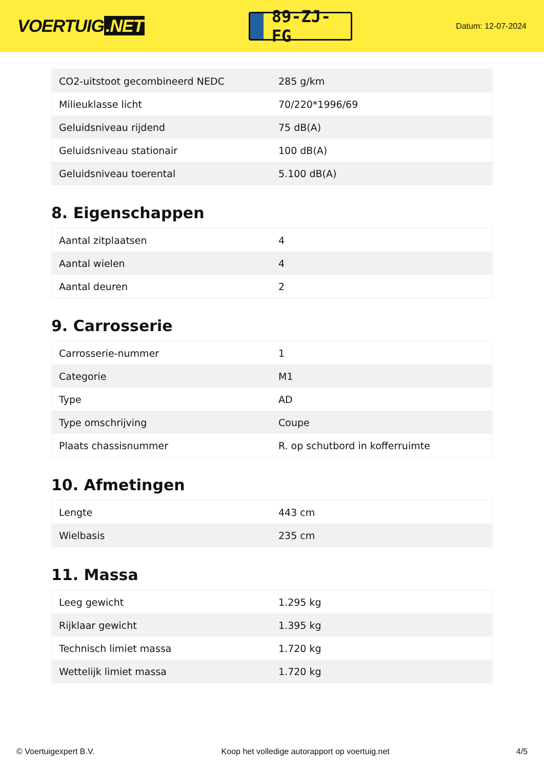VOERTUIG.NET
89-ZJ-FG
Datum: 12-07-2024
| CO2-uitstoot gecombineerd NEDC | 285 g/km |
| Milieuklasse licht | 70/220*1996/69 |
| Geluidsniveau rijdend | 75 dB(A) |
| Geluidsniveau stationair | 100 dB(A) |
| Geluidsniveau toerental | 5.100 dB(A) |
8. Eigenschappen
| Aantal zitplaatsen | 4 |
| Aantal wielen | 4 |
| Aantal deuren | 2 |
9. Carrosserie
| Carrosserie-nummer | 1 |
| Categorie | M1 |
| Type | AD |
| Type omschrijving | Coupe |
| Plaats chassisnummer | R. op schutbord in kofferruimte |
10. Afmetingen
| Lengte | 443 cm |
| Wielbasis | 235 cm |
11. Massa
| Leeg gewicht | 1.295 kg |
| Rijklaar gewicht | 1.395 kg |
| Technisch limiet massa | 1.720 kg |
| Wettelijk limiet massa | 1.720 kg |
© Voertuigexpert B.V. Koop het volledige autorapport op voertuig.net 4/5